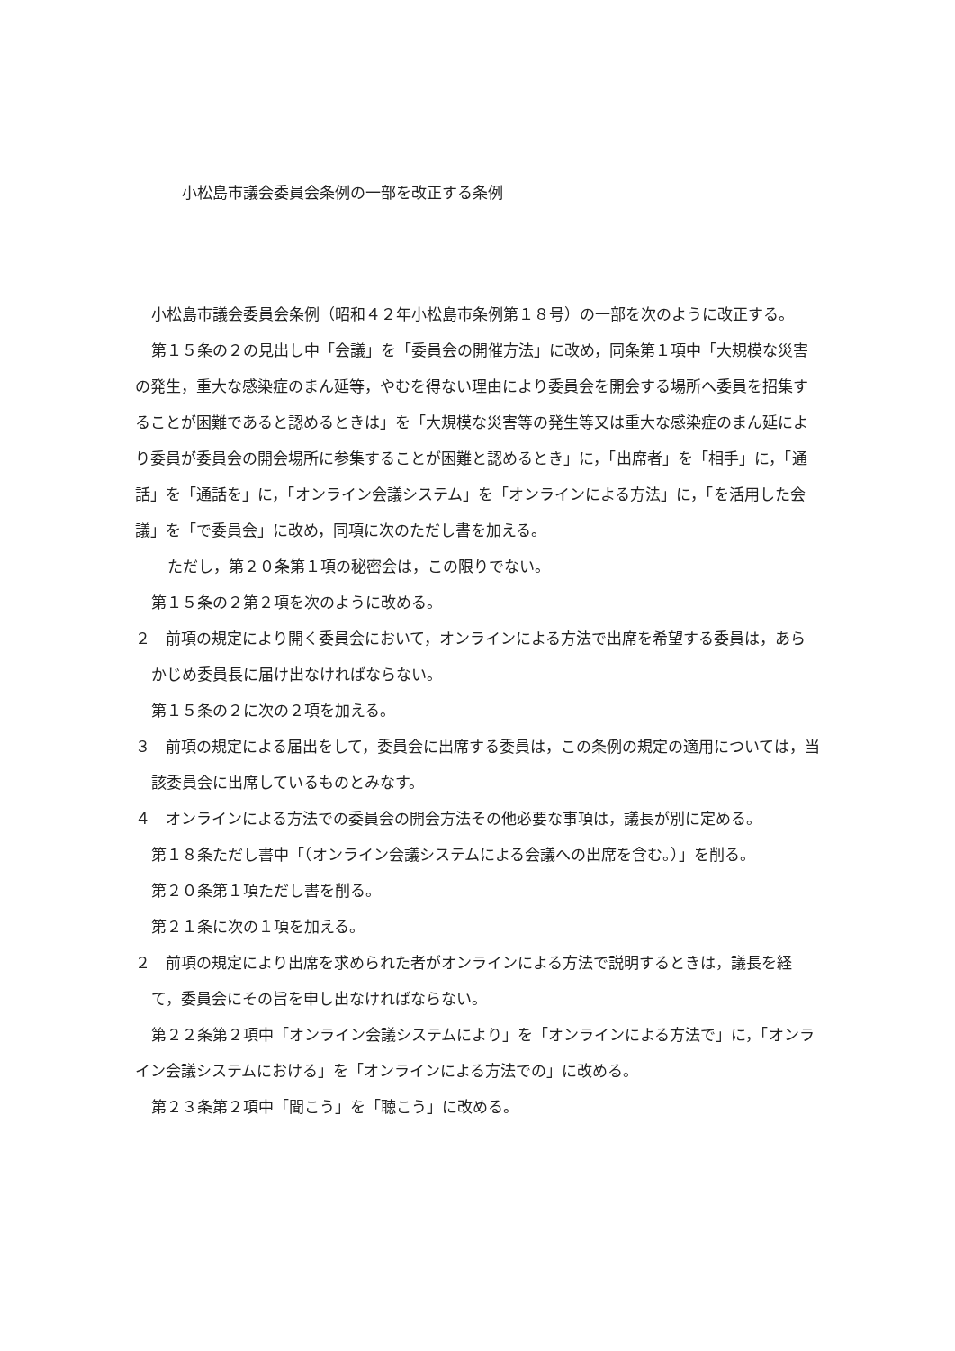小松島市議会委員会条例の一部を改正する条例
小松島市議会委員会条例（昭和４２年小松島市条例第１８号）の一部を次のように改正する。
第１５条の２の見出し中「会議」を「委員会の開催方法」に改め，同条第１項中「大規模な災害の発生，重大な感染症のまん延等，やむを得ない理由により委員会を開会する場所へ委員を招集することが困難であると認めるときは」を「大規模な災害等の発生等又は重大な感染症のまん延により委員が委員会の開会場所に参集することが困難と認めるとき」に，「出席者」を「相手」に，「通話」を「通話を」に，「オンライン会議システム」を「オンラインによる方法」に，「を活用した会議」を「で委員会」に改め，同項に次のただし書を加える。
ただし，第２０条第１項の秘密会は，この限りでない。
第１５条の２第２項を次のように改める。
２　前項の規定により開く委員会において，オンラインによる方法で出席を希望する委員は，あらかじめ委員長に届け出なければならない。
第１５条の２に次の２項を加える。
３　前項の規定による届出をして，委員会に出席する委員は，この条例の規定の適用については，当該委員会に出席しているものとみなす。
４　オンラインによる方法での委員会の開会方法その他必要な事項は，議長が別に定める。
第１８条ただし書中「（オンライン会議システムによる会議への出席を含む。）」を削る。
第２０条第１項ただし書を削る。
第２１条に次の１項を加える。
２　前項の規定により出席を求められた者がオンラインによる方法で説明するときは，議長を経て，委員会にその旨を申し出なければならない。
第２２条第２項中「オンライン会議システムにより」を「オンラインによる方法で」に，「オンライン会議システムにおける」を「オンラインによる方法での」に改める。
第２３条第２項中「聞こう」を「聴こう」に改める。